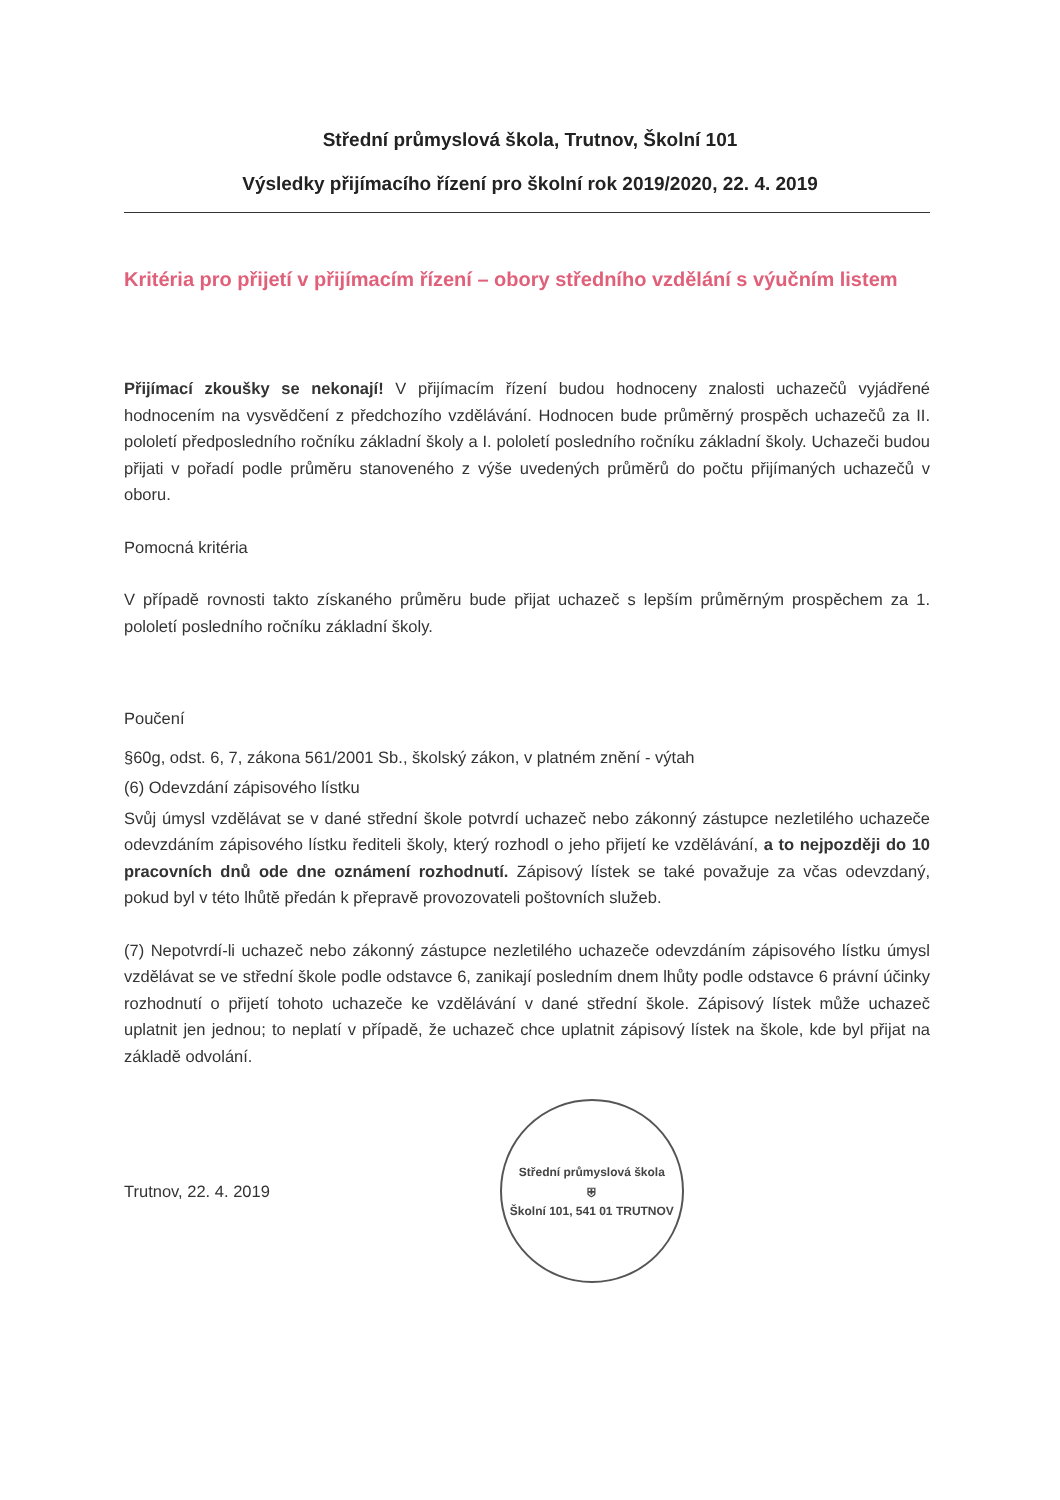Střední průmyslová škola, Trutnov, Školní 101
Výsledky přijímacího řízení pro školní rok 2019/2020, 22. 4. 2019
Kritéria pro přijetí v přijímacím řízení – obory středního vzdělání s výučním listem
Přijímací zkoušky se nekonají! V přijímacím řízení budou hodnoceny znalosti uchazečů vyjádřené hodnocením na vysvědčení z předchozího vzdělávání. Hodnocen bude průměrný prospěch uchazečů za II. pololetí předposledního ročníku základní školy a I. pololetí posledního ročníku základní školy. Uchazeči budou přijati v pořadí podle průměru stanoveného z výše uvedených průměrů do počtu přijímaných uchazečů v oboru.
Pomocná kritéria
V případě rovnosti takto získaného průměru bude přijat uchazeč s lepším průměrným prospěchem za 1. pololetí posledního ročníku základní školy.
Poučení
§60g, odst. 6, 7, zákona 561/2001 Sb., školský zákon, v platném znění - výtah
(6) Odevzdání zápisového lístku
Svůj úmysl vzdělávat se v dané střední škole potvrdí uchazeč nebo zákonný zástupce nezletilého uchazeče odevzdáním zápisového lístku řediteli školy, který rozhodl o jeho přijetí ke vzdělávání, a to nejpozději do 10 pracovních dnů ode dne oznámení rozhodnutí. Zápisový lístek se také považuje za včas odevzdaný, pokud byl v této lhůtě předán k přepravě provozovateli poštovních služeb.
(7) Nepotvrdí-li uchazeč nebo zákonný zástupce nezletilého uchazeče odevzdáním zápisového lístku úmysl vzdělávat se ve střední škole podle odstavce 6, zanikají posledním dnem lhůty podle odstavce 6 právní účinky rozhodnutí o přijetí tohoto uchazeče ke vzdělávání v dané střední škole. Zápisový lístek může uchazeč uplatnit jen jednou; to neplatí v případě, že uchazeč chce uplatnit zápisový lístek na škole, kde byl přijat na základě odvolání.
Trutnov, 22. 4. 2019
Střední průmyslová škola
⛨
Školní 101, 541 01 TRUTNOV